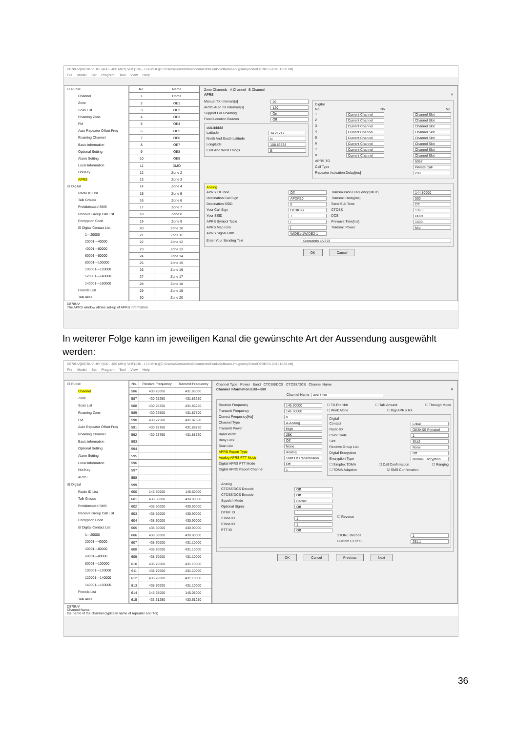D878UV[D878UV:UHF(400 - 480 MHz) VHF(136 - 174 MHz)][C:\Users\Konstantin\Documents\Funk\Software-Plugs\AnyTone\OE3KSS-20181228.rdt]
File Model Set Program Tool View Help
⊟ Public
Channel
Zone
Scan List
Roaming Zone
FM
Auto Repeater Offset Freq
Roaming Channel
Basic information
Optional Setting
Alarm Setting
Local Information
Hot Key
APRS
⊟ Digital
Radio ID List
Talk Groups
Prefabricated SMS
Receive Group Call List
Encryption Code
⊟ Digital Contact List
1---20000
20001---40000
40001---60000
60001---80000
80001---100000
100001---120000
120001---140000
140001---160000
Friends List
Talk Alias
| No. | Name |
| --- | --- |
| 1 | Home |
| 2 | OE1 |
| 3 | OE2 |
| 4 | OE3 |
| 5 | OE4 |
| 6 | OE5 |
| 7 | OE6 |
| 8 | OE7 |
| 9 | OE8 |
| 10 | OE9 |
| 11 | DMO |
| 12 | Zone 2 |
| 13 | Zone 3 |
| 14 | Zone 4 |
| 15 | Zone 5 |
| 16 | Zone 6 |
| 17 | Zone 7 |
| 18 | Zone 8 |
| 19 | Zone 9 |
| 20 | Zone 10 |
| 21 | Zone 11 |
| 22 | Zone 12 |
| 23 | Zone 13 |
| 24 | Zone 14 |
| 25 | Zone 15 |
| 26 | Zone 16 |
| 27 | Zone 17 |
| 28 | Zone 18 |
| 29 | Zone 19 |
| 30 | Zone 20 |
Zone Channels A Channel B Channel
APRS ✕
Manual TX Intervals[s] 30
APRS Auto TX Intervals[s] 120
Support For Roaming On
Fixed Location Beacon Off
ddd.ddddd
Latitude 34.21217
North And South Latitude N
Longitude 108.83333
East And West Things E
Digital
No. No. No.
1 Current Channel Channel Slot
2 Current Channel Channel Slot
3 Current Channel Channel Slot
4 Current Channel Channel Slot
5 Current Channel Channel Slot
6 Current Channel Channel Slot
7 Current Channel Channel Slot
8 Current Channel Channel Slot
APRS TG 5057
Call Type Private Call
Repeater Activation Delay[ms] 200
Analog
APRS TX Tone Off
Destination Call Sign APDR10
Destination SSID 0
Your Call Sign OE3KSS
Your SSID 7
APRS Symbol Table /
APRS Map Icon [
APRS Signal Path WIDE1-1WIDE2-1
Transmission Frequency [MHz] 144.80000
Transmit Delay[ms] 500
Send Sub Tone Off
CTCSS 136.5
DCS D023
Prewave Time[ms] 1500
Transmit Power Mid
Enter Your Sending Text Konstantin UV878
OK Cancel
D878UV
The APRS window allows set-up of APRS information.
In weiterer Folge kann im jeweiligen Kanal die gewünschte Art der Aussendung ausgewählt werden:
D878UV[D878UV:UHF(400 - 480 MHz) VHF(136 - 174 MHz)][C:\Users\Konstantin\Documents\Funk\Software-Plugs\AnyTone\OE3KSS-20181228.rdt]
File Model Set Program Tool View Help
⊟ Public
Channel
Zone
Scan List
Roaming Zone
FM
Auto Repeater Offset Freq
Roaming Channel
Basic information
Optional Setting
Alarm Setting
Local Information
Hot Key
APRS
⊟ Digital
Radio ID List
Talk Groups
Prefabricated SMS
Receive Group Call List
Encryption Code
⊟ Digital Contact List
1---20000
20001---40000
40001---60000
60001---80000
80001---100000
100001---120000
120001---140000
140001---160000
Friends List
Talk Alias
| No. | Receive Frequency | Transmit Frequency |
| --- | --- | --- |
| 586 | 430.25000 | 431.85000 |
| 587 | 430.26250 | 431.86250 |
| 588 | 430.26250 | 431.86250 |
| 589 | 430.27500 | 431.87500 |
| 590 | 430.27500 | 431.87500 |
| 591 | 430.28750 | 431.88750 |
| 592 | 430.28750 | 431.88750 |
| 593 | | |
| 594 | | |
| 595 | | |
| 596 | | |
| 597 | | |
| 598 | | |
| 599 | | |
| 600 | 145.50000 | 145.50000 |
| 601 | 438.50000 | 430.90000 |
| 602 | 438.50000 | 430.90000 |
| 603 | 438.50000 | 430.90000 |
| 604 | 438.50000 | 430.90000 |
| 605 | 438.50000 | 430.90000 |
| 606 | 438.50000 | 430.90000 |
| 607 | 438.70000 | 431.10000 |
| 608 | 438.70000 | 431.10000 |
| 609 | 438.70000 | 431.10000 |
| 610 | 438.70000 | 431.10000 |
| 611 | 438.70000 | 431.10000 |
| 612 | 438.70000 | 431.10000 |
| 613 | 438.70000 | 431.10000 |
| 614 | 145.65000 | 145.05000 |
| 615 | 433.61250 | 433.61250 |
Channel Type Power Band CTCSS/DCS CTCSS/DCS Channel Name
Channel Information Edit---600 ✕
Channel Name Anruf 2m
Receive Frequency 145.50000
Transmit Frequency 145.50000
Correct Frequency[Hz] 0
Channel Type A-Analog
Transmit Power High
Band Width 25K
Busy Lock Off
Scan List None
APRS Report Type Analog
Analog APRS PTT Mode Start Of Transmission
Digital APRS PTT Mode Off
Digital APRS Report Channel 1
☐ TX Prohibit ☐ Talk Around ☐ Through Mode
☐ Work Alone ☐ Digi APRS RX
Digital
Contact Lokal
Radio ID OE3KSS Portabel
Color Code 1
Slot Slot2
Receive Group List None
Digital Encryption Off
Encryption Type Normal Encryption
☐ Simplex TDMA ☐ Call Confirmation ☐ Ranging
☐ TDMA Adaptive ☑ SMS Confirmation
Analog
CTCSS/DCS Decode Off
CTCSS/DCS Encode Off
Squelch Mode Carrier
Optional Signal Off
DTMF ID
2Tone ID 1
5Tone ID 1
PTT ID Off
☐ Reverse
2TONE Decode 1
Custom CTCSS 251.1
OK Cancel Previous Next
D878UV
Channel Name:
the name of the channel (typically name of repeater and TG)
36